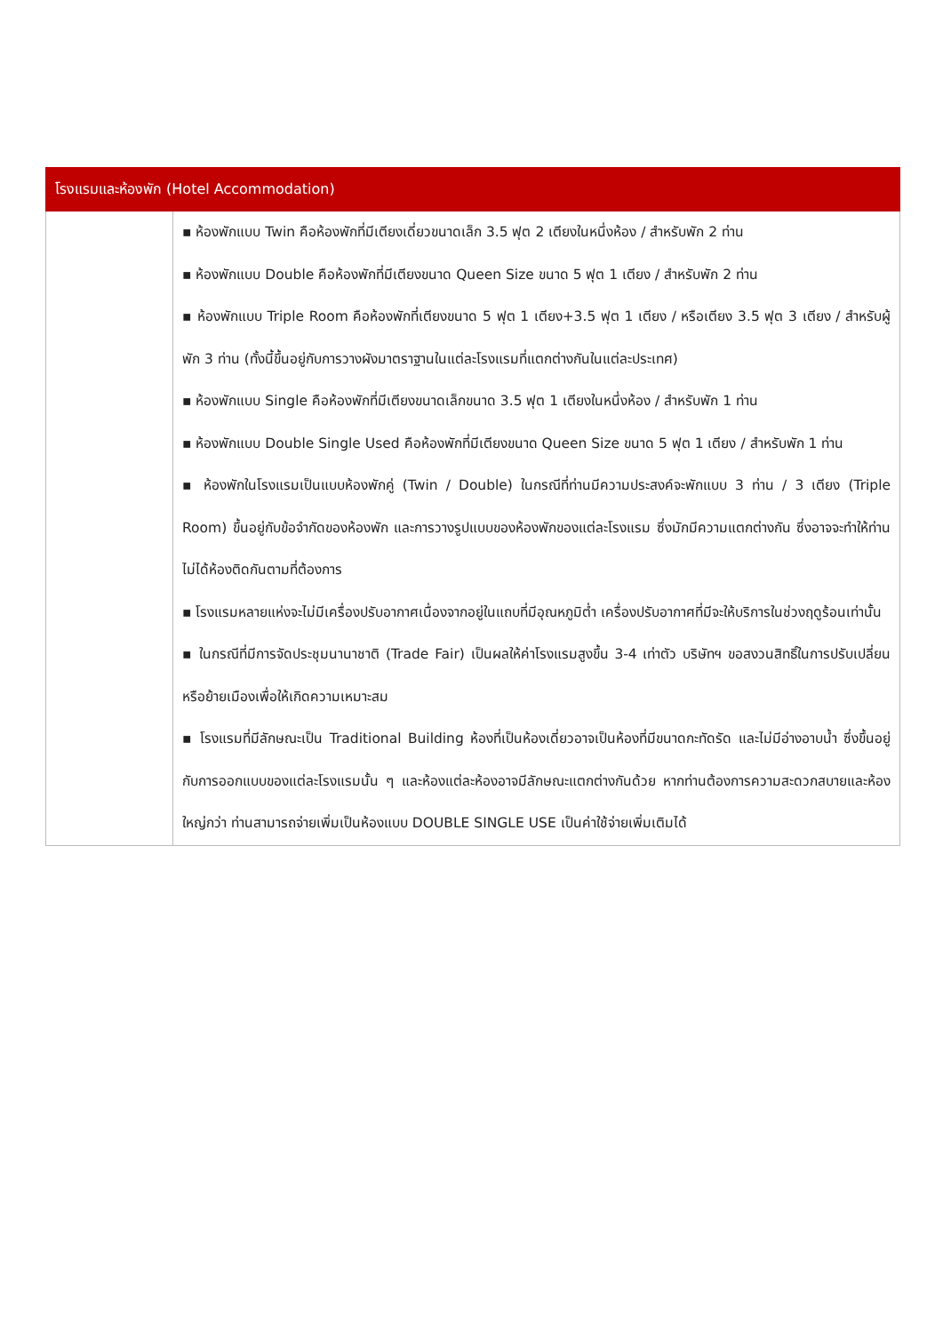| โรงแรมและห้องพัก (Hotel Accommodation) | |
| --- | --- |
| | ▪ ห้องพักแบบ Twin คือห้องพักที่มีเตียงเดี่ยวขนาดเล็ก 3.5 ฟุต 2 เตียงในหนึ่งห้อง / สำหรับพัก 2 ท่าน ▪ ห้องพักแบบ Double คือห้องพักที่มีเตียงขนาด Queen Size ขนาด 5 ฟุต 1 เตียง / สำหรับพัก 2 ท่าน ▪ ห้องพักแบบ Triple Room คือห้องพักที่เตียงขนาด 5 ฟุต 1 เตียง+3.5 ฟุต 1 เตียง / หรือเตียง 3.5 ฟุต 3 เตียง / สำหรับผู้พัก 3 ท่าน (ทั้งนี้ขึ้นอยู่กับการวางผังมาตราฐานในแต่ละโรงแรมที่แตกต่างกันในแต่ละประเทศ) ▪ ห้องพักแบบ Single คือห้องพักที่มีเตียงขนาดเล็กขนาด 3.5 ฟุต 1 เตียงในหนึ่งห้อง / สำหรับพัก 1 ท่าน ▪ ห้องพักแบบ Double Single Used คือห้องพักที่มีเตียงขนาด Queen Size ขนาด 5 ฟุต 1 เตียง / สำหรับพัก 1 ท่าน ▪ ห้องพักในโรงแรมเป็นแบบห้องพักคู่ (Twin / Double) ในกรณีที่ท่านมีความประสงค์จะพักแบบ 3 ท่าน / 3 เตียง (Triple Room) ขึ้นอยู่กับข้อจำกัดของห้องพัก และการวางรูปแบบของห้องพักของแต่ละโรงแรม ซึ่งมักมีความแตกต่างกัน ซึ่งอาจจะทำให้ท่านไม่ได้ห้องติดกันตามที่ต้องการ ▪ โรงแรมหลายแห่งจะไม่มีเครื่องปรับอากาศเนื่องจากอยู่ในแถบที่มีอุณหภูมิต่ำ เครื่องปรับอากาศที่มีจะให้บริการในช่วงฤดูร้อนเท่านั้น ▪ ในกรณีที่มีการจัดประชุมนานาชาติ (Trade Fair) เป็นผลให้ค่าโรงแรมสูงขึ้น 3-4 เท่าตัว บริษัทฯ ขอสงวนสิทธิ์ในการปรับเปลี่ยน หรือย้ายเมืองเพื่อให้เกิดความเหมาะสม ▪ โรงแรมที่มีลักษณะเป็น Traditional Building ห้องที่เป็นห้องเดี่ยวอาจเป็นห้องที่มีขนาดกะทัดรัด และไม่มีอ่างอาบน้ำ ซึ่งขึ้นอยู่กับการออกแบบของแต่ละโรงแรมนั้น ๆ และห้องแต่ละห้องอาจมีลักษณะแตกต่างกันด้วย หากท่านต้องการความสะดวกสบายและห้องใหญ่กว่า ท่านสามารถจ่ายเพิ่มเป็นห้องแบบ DOUBLE SINGLE USE เป็นค่าใช้จ่ายเพิ่มเติมได้ |